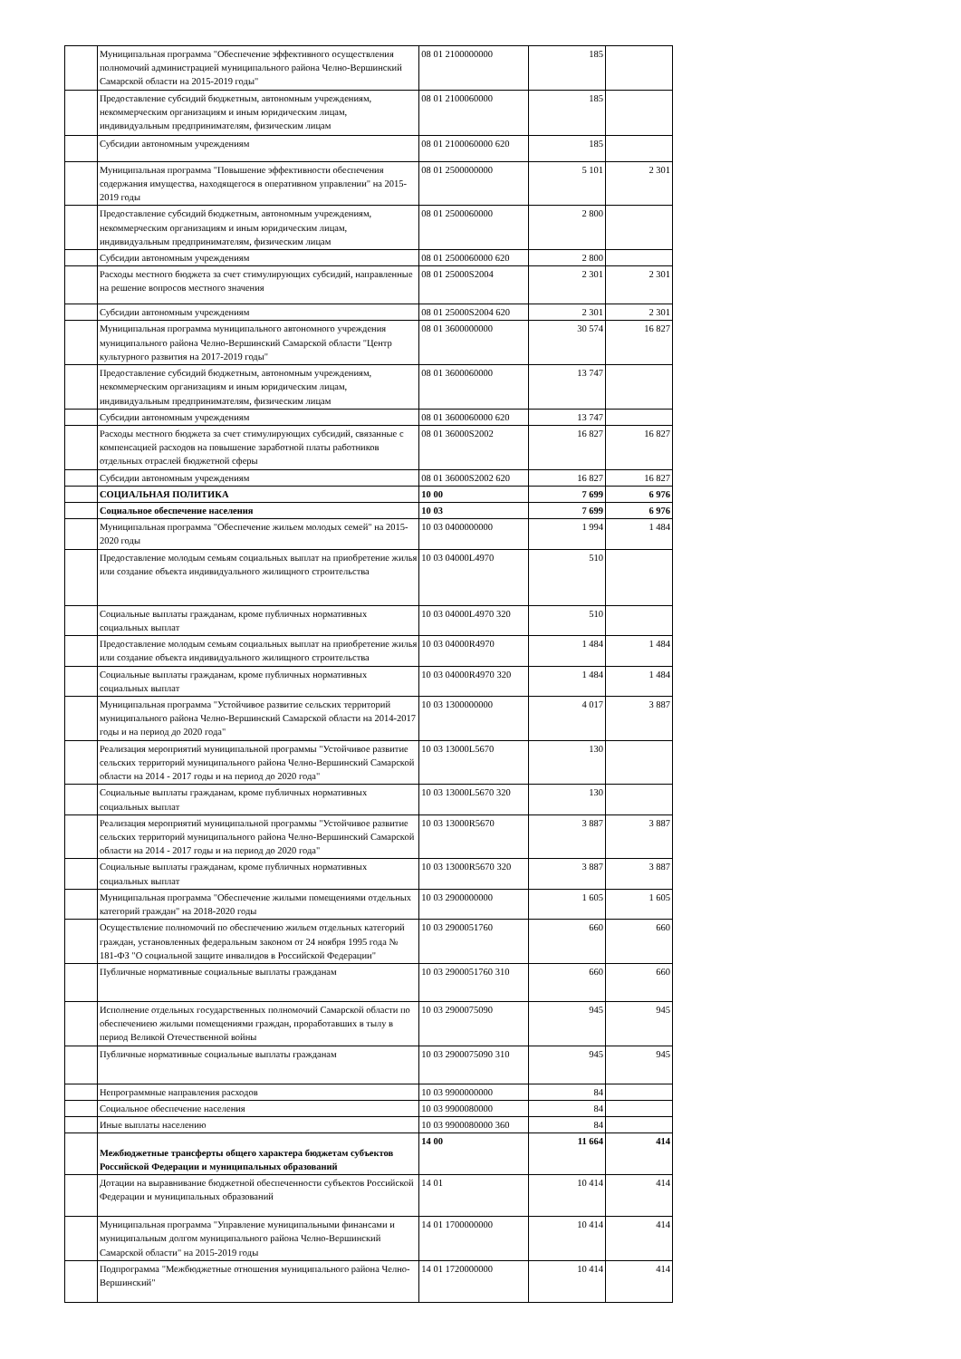| | Муниципальная программа "Обеспечение эффективного осуществления полномочий администрацией муниципального района Челно-Вершинский Самарской области на 2015-2019 годы" | 08 01 2100000000 | 185 | |
| | Предоставление субсидий бюджетным, автономным учреждениям, некоммерческим организациям и иным юридическим лицам, индивидуальным предпринимателям, физическим лицам | 08 01 2100060000 | 185 | |
| | Субсидии автономным учреждениям | 08 01 2100060000 620 | 185 | |
| | Муниципальная программа "Повышение эффективности обеспечения содержания имущества, находящегося в оперативном управлении" на 2015-2019 годы | 08 01 2500000000 | 5 101 | 2 301 |
| | Предоставление субсидий бюджетным, автономным учреждениям, некоммерческим организациям и иным юридическим лицам, индивидуальным предпринимателям, физическим лицам | 08 01 2500060000 | 2 800 | |
| | Субсидии автономным учреждениям | 08 01 2500060000 620 | 2 800 | |
| | Расходы местного бюджета за счет стимулирующих субсидий, направленные на решение вопросов местного значения | 08 01 25000S2004 | 2 301 | 2 301 |
| | Субсидии автономным учреждениям | 08 01 25000S2004 620 | 2 301 | 2 301 |
| | Муниципальная программа муниципального автономного учреждения муниципального района Челно-Вершинский Самарской области "Центр культурного развития на 2017-2019 годы" | 08 01 3600000000 | 30 574 | 16 827 |
| | Предоставление субсидий бюджетным, автономным учреждениям, некоммерческим организациям и иным юридическим лицам, индивидуальным предпринимателям, физическим лицам | 08 01 3600060000 | 13 747 | |
| | Субсидии автономным учреждениям | 08 01 3600060000 620 | 13 747 | |
| | Расходы местного бюджета за счет стимулирующих субсидий, связанные с компенсацией расходов на повышение заработной платы работников отдельных отраслей бюджетной сферы | 08 01 36000S2002 | 16 827 | 16 827 |
| | Субсидии автономным учреждениям | 08 01 36000S2002 620 | 16 827 | 16 827 |
| | СОЦИАЛЬНАЯ ПОЛИТИКА | 10 00 | 7 699 | 6 976 |
| | Социальное обеспечение населения | 10 03 | 7 699 | 6 976 |
| | Муниципальная программа "Обеспечение жильем молодых семей" на 2015-2020 годы | 10 03 0400000000 | 1 994 | 1 484 |
| | Предоставление молодым семьям социальных выплат на приобретение жилья или создание объекта индивидуального жилищного строительства | 10 03 04000L4970 | 510 | |
| | Социальные выплаты гражданам, кроме публичных нормативных социальных выплат | 10 03 04000L4970 320 | 510 | |
| | Предоставление молодым семьям социальных выплат на приобретение жилья или создание объекта индивидуального жилищного строительства | 10 03 04000R4970 | 1 484 | 1 484 |
| | Социальные выплаты гражданам, кроме публичных нормативных социальных выплат | 10 03 04000R4970 320 | 1 484 | 1 484 |
| | Муниципальная программа "Устойчивое развитие сельских территорий муниципального района Челно-Вершинский Самарской области на 2014-2017 годы и на период до 2020 года" | 10 03 1300000000 | 4 017 | 3 887 |
| | Реализация мероприятий муниципальной программы "Устойчивое развитие сельских территорий муниципального района Челно-Вершинский Самарской области на 2014 - 2017 годы и на период до 2020 года" | 10 03 13000L5670 | 130 | |
| | Социальные выплаты гражданам, кроме публичных нормативных социальных выплат | 10 03 13000L5670 320 | 130 | |
| | Реализация мероприятий муниципальной программы "Устойчивое развитие сельских территорий муниципального района Челно-Вершинский Самарской области на 2014 - 2017 годы и на период до 2020 года" | 10 03 13000R5670 | 3 887 | 3 887 |
| | Социальные выплаты гражданам, кроме публичных нормативных социальных выплат | 10 03 13000R5670 320 | 3 887 | 3 887 |
| | Муниципальная программа "Обеспечение жилыми помещениями отдельных категорий граждан" на 2018-2020 годы | 10 03 2900000000 | 1 605 | 1 605 |
| | Осуществление полномочий по обеспечению жильем отдельных категорий граждан, установленных федеральным законом от 24 ноября 1995 года № 181-ФЗ "О социальной защите инвалидов в Российской Федерации" | 10 03 2900051760 | 660 | 660 |
| | Публичные нормативные социальные выплаты гражданам | 10 03 2900051760 310 | 660 | 660 |
| | Исполнение отдельных государственных полномочий Самарской области по обеспечениею жилыми помещениями граждан, проработавших в тылу в период Великой Отечественной войны | 10 03 2900075090 | 945 | 945 |
| | Публичные нормативные социальные выплаты гражданам | 10 03 2900075090 310 | 945 | 945 |
| | Непрограммные направления расходов | 10 03 9900000000 | 84 | |
| | Социальное обеспечение населения | 10 03 9900080000 | 84 | |
| | Иные выплаты населению | 10 03 9900080000 360 | 84 | |
| | Межбюджетные трансферты общего характера бюджетам субъектов Российской Федерации и муниципальных образований | 14 00 | 11 664 | 414 |
| | Дотации на выравнивание бюджетной обеспеченности субъектов Российской Федерации и муниципальных образований | 14 01 | 10 414 | 414 |
| | Муниципальная программа "Управление муниципальными финансами и муниципальным долгом муниципального района Челно-Вершинский Самарской области" на 2015-2019 годы | 14 01 1700000000 | 10 414 | 414 |
| | Подпрограмма "Межбюджетные отношения муниципального района Челно-Вершинский" | 14 01 1720000000 | 10 414 | 414 |